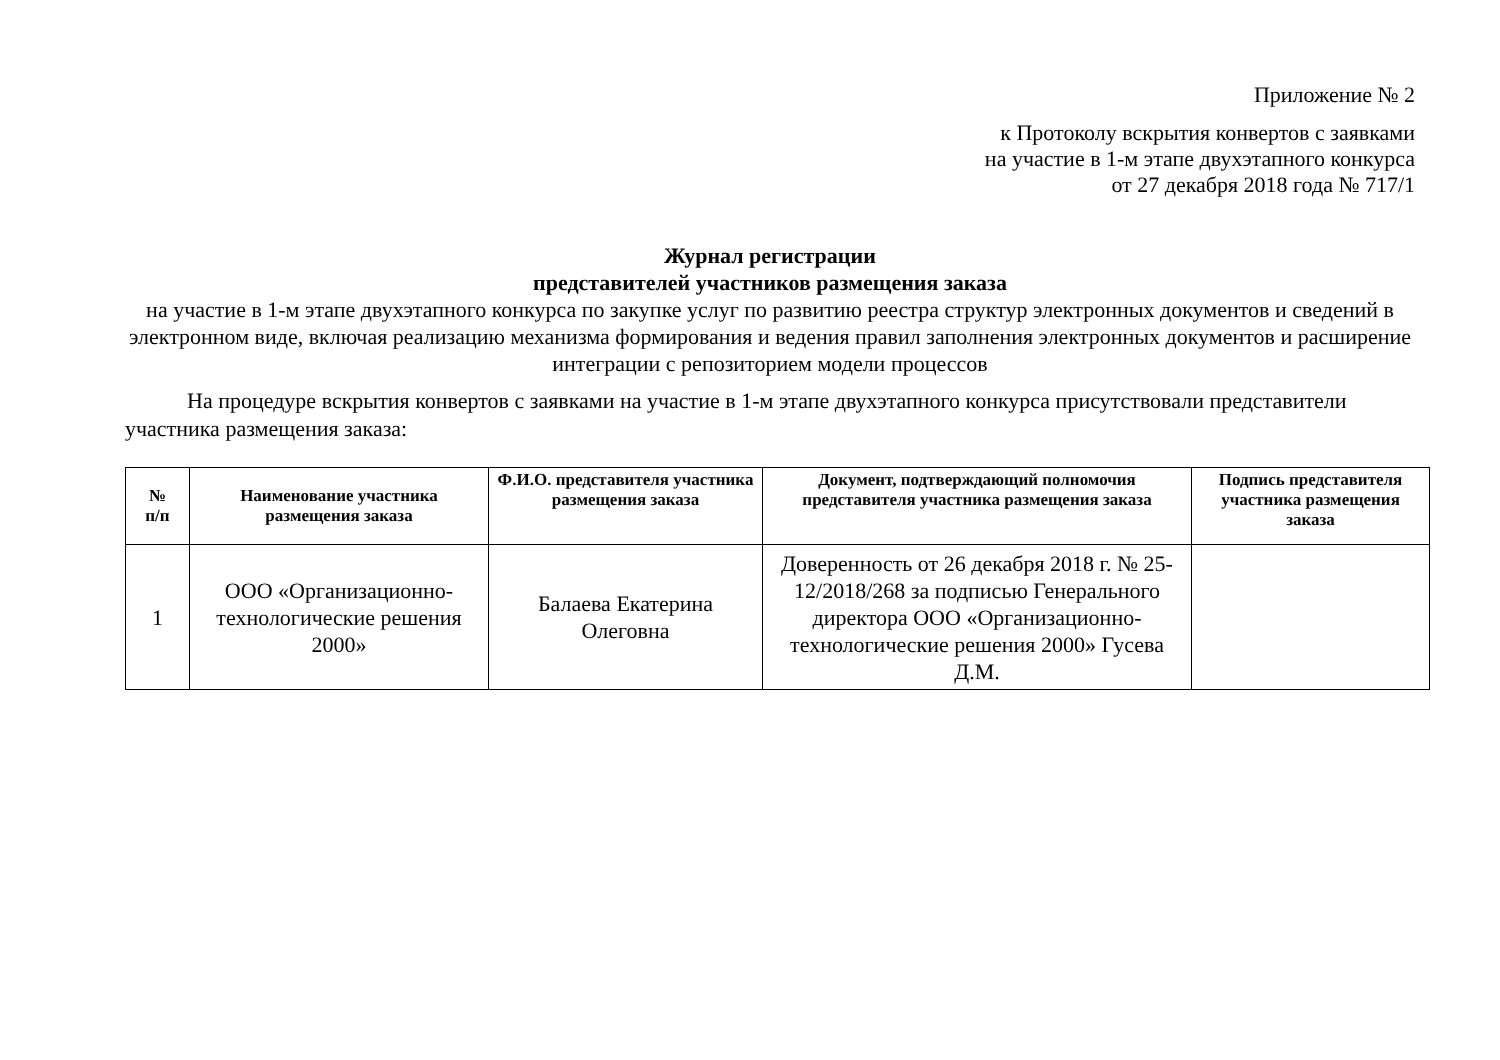Приложение № 2
к Протоколу вскрытия конвертов с заявками
на участие в 1-м этапе двухэтапного конкурса
от 27 декабря 2018 года № 717/1
Журнал регистрации
представителей участников размещения заказа
на участие в 1-м этапе двухэтапного конкурса по закупке услуг по развитию реестра структур электронных документов и сведений в электронном виде, включая реализацию механизма формирования и ведения правил заполнения электронных документов и расширение интеграции с репозиторием модели процессов
На процедуре вскрытия конвертов с заявками на участие в 1-м этапе двухэтапного конкурса присутствовали представители участника размещения заказа:
| № п/п | Наименование участника размещения заказа | Ф.И.О. представителя участника размещения заказа | Документ, подтверждающий полномочия представителя участника размещения заказа | Подпись представителя участника размещения заказа |
| --- | --- | --- | --- | --- |
| 1 | ООО «Организационно-технологические решения 2000» | Балаева Екатерина Олеговна | Доверенность от 26 декабря 2018 г. № 25-12/2018/268 за подписью Генерального директора ООО «Организационно-технологические решения 2000» Гусева Д.М. | |